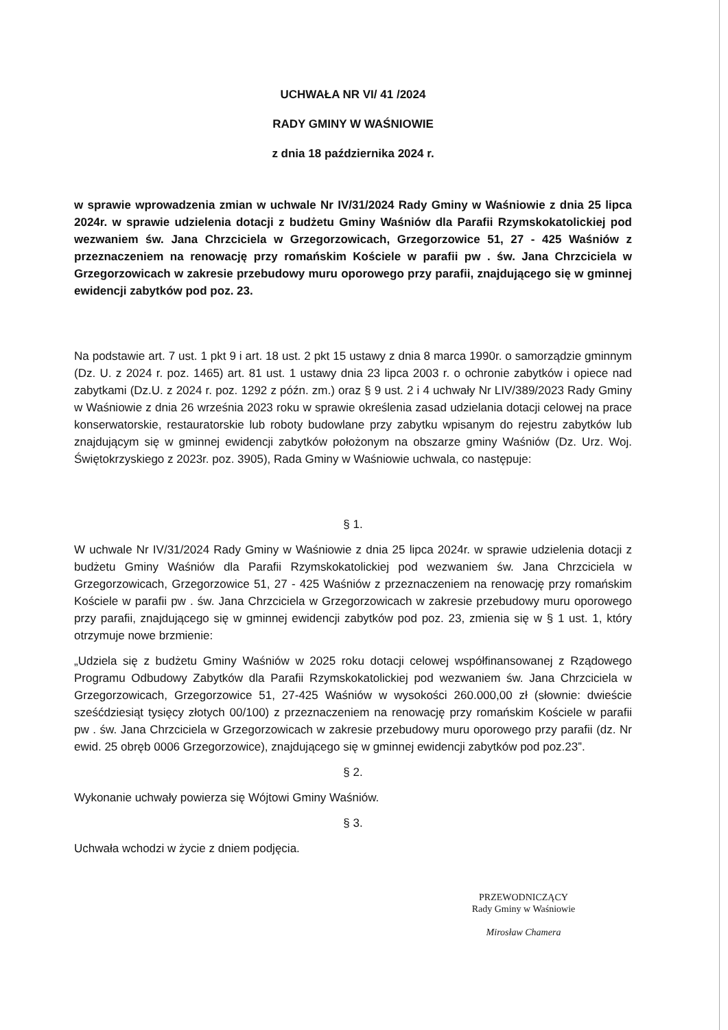UCHWAŁA NR VI/ 41 /2024
RADY GMINY W WAŚNIOWIE
z dnia 18 października 2024 r.
w sprawie wprowadzenia zmian w uchwale Nr IV/31/2024 Rady Gminy w Waśniowie z dnia 25 lipca 2024r. w sprawie udzielenia dotacji z budżetu Gminy Waśniów dla Parafii Rzymskokatolickiej pod wezwaniem św. Jana Chrzciciela w Grzegorzowicach, Grzegorzowice 51, 27 - 425 Waśniów z przeznaczeniem na renowację przy romańskim Kościele w parafii pw . św. Jana Chrzciciela w Grzegorzowicach w zakresie przebudowy muru oporowego przy parafii, znajdującego się w gminnej ewidencji zabytków pod poz. 23.
Na podstawie art. 7 ust. 1 pkt 9 i art. 18 ust. 2 pkt 15 ustawy z dnia 8 marca 1990r. o samorządzie gminnym (Dz. U. z 2024 r. poz. 1465) art. 81 ust. 1 ustawy dnia 23 lipca 2003 r. o ochronie zabytków i opiece nad zabytkami (Dz.U. z 2024 r. poz. 1292 z późn. zm.) oraz § 9 ust. 2 i 4 uchwały Nr LIV/389/2023 Rady Gminy w Waśniowie z dnia 26 września 2023 roku w sprawie określenia zasad udzielania dotacji celowej na prace konserwatorskie, restauratorskie lub roboty budowlane przy zabytku wpisanym do rejestru zabytków lub znajdującym się w gminnej ewidencji zabytków położonym na obszarze gminy Waśniów (Dz. Urz. Woj. Świętokrzyskiego z 2023r. poz. 3905), Rada Gminy w Waśniowie uchwala, co następuje:
§ 1.
W uchwale Nr IV/31/2024 Rady Gminy w Waśniowie z dnia 25 lipca 2024r. w sprawie udzielenia dotacji z budżetu Gminy Waśniów dla Parafii Rzymskokatolickiej pod wezwaniem św. Jana Chrzciciela w Grzegorzowicach, Grzegorzowice 51, 27 - 425 Waśniów z przeznaczeniem na renowację przy romańskim Kościele w parafii pw . św. Jana Chrzciciela w Grzegorzowicach w zakresie przebudowy muru oporowego przy parafii, znajdującego się w gminnej ewidencji zabytków pod poz. 23, zmienia się w § 1 ust. 1, który otrzymuje nowe brzmienie:
„Udziela się z budżetu Gminy Waśniów w 2025 roku dotacji celowej współfinansowanej z Rządowego Programu Odbudowy Zabytków dla Parafii Rzymskokatolickiej pod wezwaniem św. Jana Chrzciciela w Grzegorzowicach, Grzegorzowice 51, 27-425 Waśniów w wysokości 260.000,00 zł (słownie: dwieście sześćdziesiąt tysięcy złotych 00/100) z przeznaczeniem na renowację przy romańskim Kościele w parafii pw . św. Jana Chrzciciela w Grzegorzowicach w zakresie przebudowy muru oporowego przy parafii (dz. Nr ewid. 25 obręb 0006 Grzegorzowice), znajdującego się w gminnej ewidencji zabytków pod poz.23”.
§ 2.
Wykonanie uchwały powierza się Wójtowi Gminy Waśniów.
§ 3.
Uchwała wchodzi w życie z dniem podjęcia.
PRZEWODNICZĄCY
Rady Gminy w Waśniowie
Mirosław Chamera